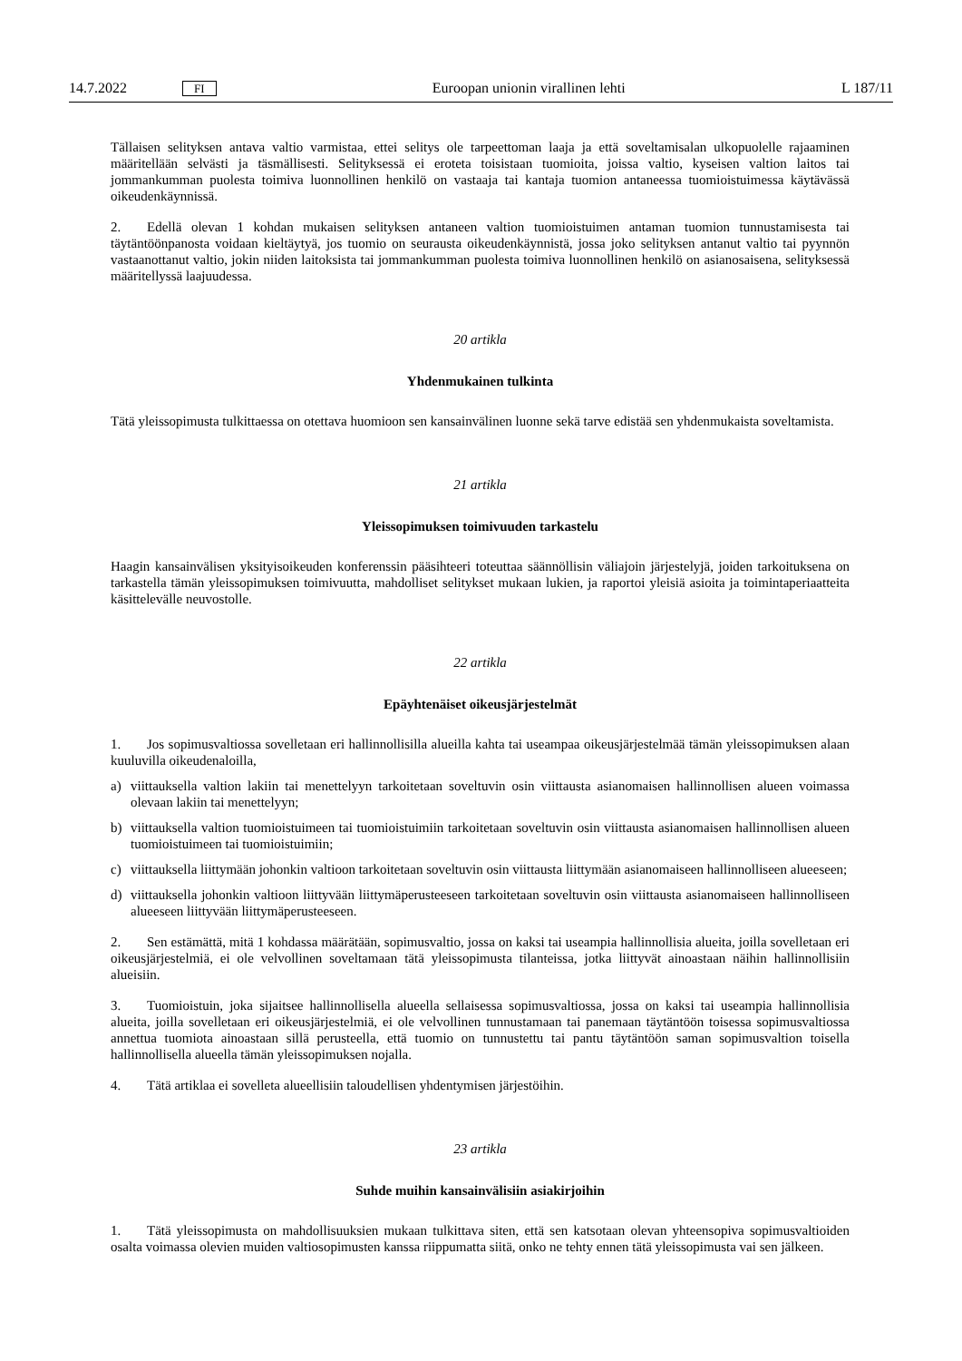14.7.2022 FI Euroopan unionin virallinen lehti L 187/11
Tällaisen selityksen antava valtio varmistaa, ettei selitys ole tarpeettoman laaja ja että soveltamisalan ulkopuolelle rajaaminen määritellään selvästi ja täsmällisesti. Selityksessä ei eroteta toisistaan tuomioita, joissa valtio, kyseisen valtion laitos tai jommankumman puolesta toimiva luonnollinen henkilö on vastaaja tai kantaja tuomion antaneessa tuomioistuimessa käytävässä oikeudenkäynnissä.
2. Edellä olevan 1 kohdan mukaisen selityksen antaneen valtion tuomioistuimen antaman tuomion tunnustamisesta tai täytäntöönpanosta voidaan kieltäytyä, jos tuomio on seurausta oikeudenkäynnistä, jossa joko selityksen antanut valtio tai pyynnön vastaanottanut valtio, jokin niiden laitoksista tai jommankumman puolesta toimiva luonnollinen henkilö on asianosaisena, selityksessä määritellyssä laajuudessa.
20 artikla
Yhdenmukainen tulkinta
Tätä yleissopimusta tulkittaessa on otettava huomioon sen kansainvälinen luonne sekä tarve edistää sen yhdenmukaista soveltamista.
21 artikla
Yleissopimuksen toimivuuden tarkastelu
Haagin kansainvälisen yksityisoikeuden konferenssin pääsihteeri toteuttaa säännöllisin väliajoin järjestelyjä, joiden tarkoituksena on tarkastella tämän yleissopimuksen toimivuutta, mahdolliset selitykset mukaan lukien, ja raportoi yleisiä asioita ja toimintaperiaatteita käsittelevälle neuvostolle.
22 artikla
Epäyhtenäiset oikeusjärjestelmät
1. Jos sopimusvaltiossa sovelletaan eri hallinnollisilla alueilla kahta tai useampaa oikeusjärjestelmää tämän yleissopimuksen alaan kuuluvilla oikeudenaloilla,
a) viittauksella valtion lakiin tai menettelyyn tarkoitetaan soveltuvin osin viittausta asianomaisen hallinnollisen alueen voimassa olevaan lakiin tai menettelyyn;
b) viittauksella valtion tuomioistuimeen tai tuomioistuimiin tarkoitetaan soveltuvin osin viittausta asianomaisen hallinnollisen alueen tuomioistuimeen tai tuomioistuimiin;
c) viittauksella liittymään johonkin valtioon tarkoitetaan soveltuvin osin viittausta liittymään asianomaiseen hallinnolliseen alueeseen;
d) viittauksella johonkin valtioon liittyvään liittymäperusteeseen tarkoitetaan soveltuvin osin viittausta asianomaiseen hallinnolliseen alueeseen liittyvään liittymäperusteeseen.
2. Sen estämättä, mitä 1 kohdassa määrätään, sopimusvaltio, jossa on kaksi tai useampia hallinnollisia alueita, joilla sovelletaan eri oikeusjärjestelmiä, ei ole velvollinen soveltamaan tätä yleissopimusta tilanteissa, jotka liittyvät ainoastaan näihin hallinnollisiin alueisiin.
3. Tuomioistuin, joka sijaitsee hallinnollisella alueella sellaisessa sopimusvaltiossa, jossa on kaksi tai useampia hallinnollisia alueita, joilla sovelletaan eri oikeusjärjestelmiä, ei ole velvollinen tunnustamaan tai panemaan täytäntöön toisessa sopimusvaltiossa annettua tuomiota ainoastaan sillä perusteella, että tuomio on tunnustettu tai pantu täytäntöön saman sopimusvaltion toisella hallinnollisella alueella tämän yleissopimuksen nojalla.
4. Tätä artiklaa ei sovelleta alueellisiin taloudellisen yhdentymisen järjestöihin.
23 artikla
Suhde muihin kansainvälisiin asiakirjoihin
1. Tätä yleissopimusta on mahdollisuuksien mukaan tulkittava siten, että sen katsotaan olevan yhteensopiva sopimusvaltioiden osalta voimassa olevien muiden valtiosopimusten kanssa riippumatta siitä, onko ne tehty ennen tätä yleissopimusta vai sen jälkeen.